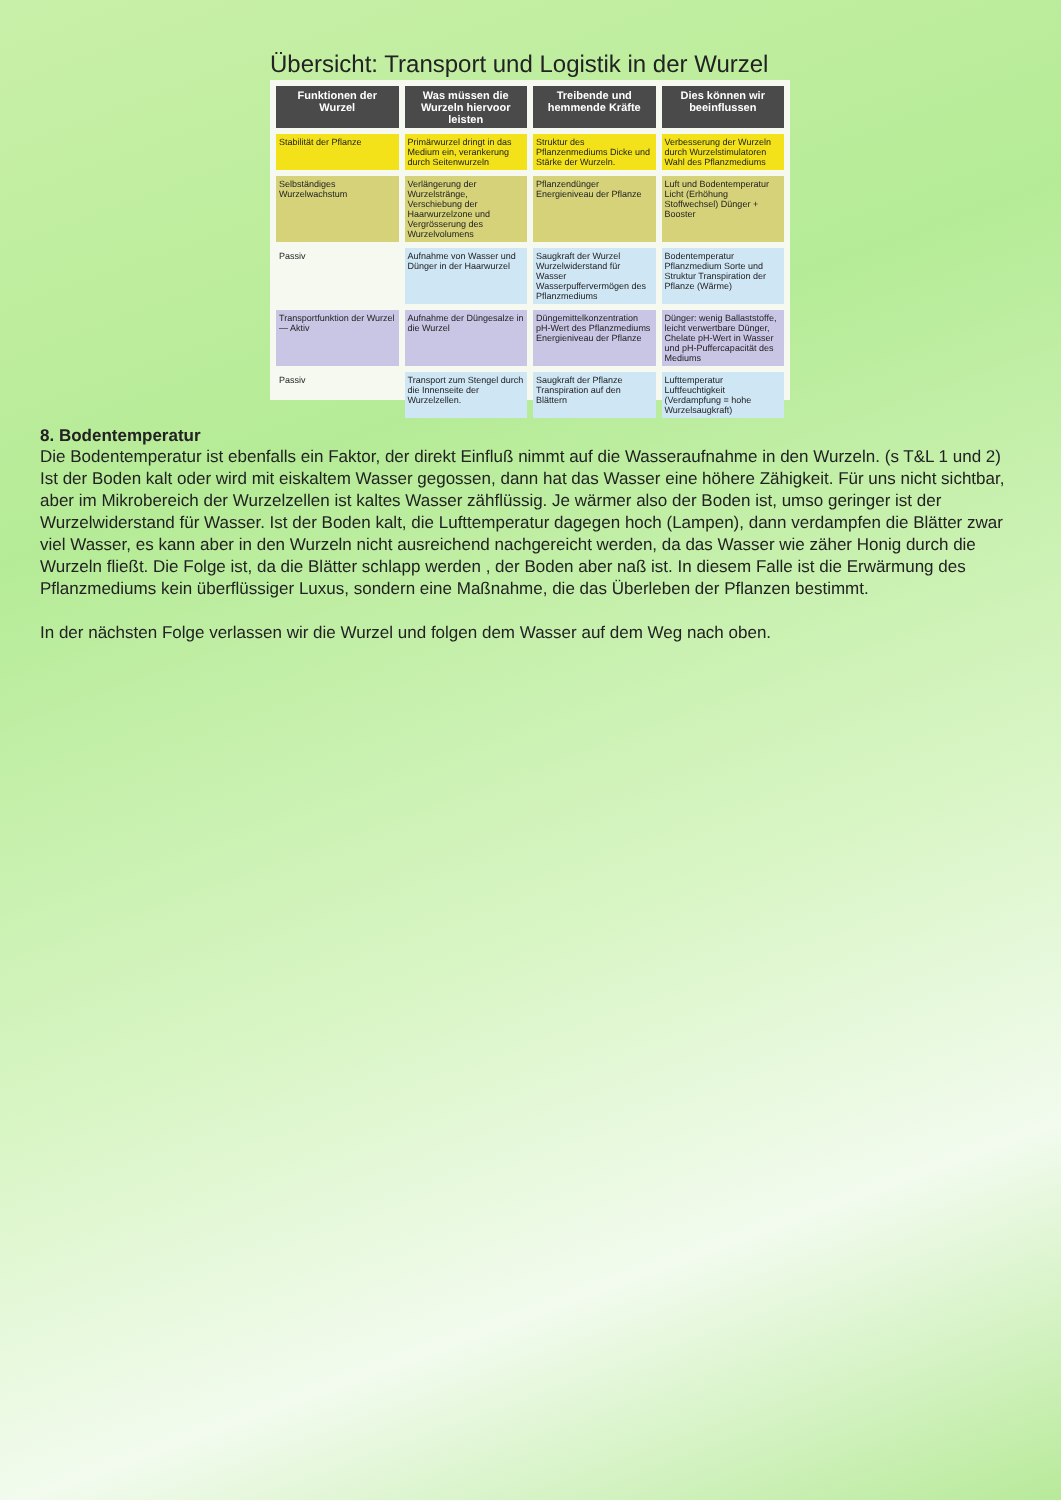Übersicht: Transport und Logistik in der Wurzel
Funktionen der Wurzel
Was müssen die Wurzeln hiervoor leisten
Treibende und hemmende Kräfte
Dies können wir beeinflussen
Stabilität der Pflanze
Primärwurzel dringt in das Medium ein, verankerung durch Seitenwurzeln
Struktur des Pflanzenmediums Dicke und Stärke der Wurzeln.
Verbesserung der Wurzeln durch Wurzelstimulatoren Wahl des Pflanzmediums
Selbständiges Wurzelwachstum
Verlängerung der Wurzelstränge, Verschiebung der Haarwurzelzone und Vergrösserung des Wurzelvolumens
Pflanzendünger Energieniveau der Pflanze
Luft und Bodentemperatur Licht (Erhöhung Stoffwechsel) Dünger + Booster
Passiv
Aufnahme von Wasser und Dünger in der Haarwurzel
Saugkraft der Wurzel Wurzelwiderstand für Wasser Wasserpuffervermögen des Pflanzmediums
Bodentemperatur Pflanzmedium Sorte und Struktur Transpiration der Pflanze (Wärme)
Transportfunktion der Wurzel — Aktiv
Aufnahme der Düngesalze in die Wurzel
Düngemittelkonzentration pH-Wert des Pflanzmediums Energieniveau der Pflanze
Dünger: wenig Ballaststoffe, leicht verwertbare Dünger, Chelate pH-Wert in Wasser und pH-Puffercapacität des Mediums
Passiv
Transport zum Stengel durch die Innenseite der Wurzelzellen.
Saugkraft der Pflanze Transpiration auf den Blättern
Lufttemperatur Luftfeuchtigkeit (Verdampfung = hohe Wurzelsaugkraft)
8. Bodentemperatur
Die Bodentemperatur ist ebenfalls ein Faktor, der direkt Einfluß nimmt auf die Wasseraufnahme in den Wurzeln. (s T&L 1 und 2) Ist der Boden kalt oder wird mit eiskaltem Wasser gegossen, dann hat das Wasser eine höhere Zähigkeit. Für uns nicht sichtbar, aber im Mikrobereich der Wurzelzellen ist kaltes Wasser zähflüssig. Je wärmer also der Boden ist, umso geringer ist der Wurzelwiderstand für Wasser. Ist der Boden kalt, die Lufttemperatur dagegen hoch (Lampen), dann verdampfen die Blätter zwar viel Wasser, es kann aber in den Wurzeln nicht ausreichend nachgereicht werden, da das Wasser wie zäher Honig durch die Wurzeln fließt. Die Folge ist, da die Blätter schlapp werden , der Boden aber naß ist. In diesem Falle ist die Erwärmung des Pflanzmediums kein überflüssiger Luxus, sondern eine Maßnahme, die das Überleben der Pflanzen bestimmt.
In der nächsten Folge verlassen wir die Wurzel und folgen dem Wasser auf dem Weg nach oben.